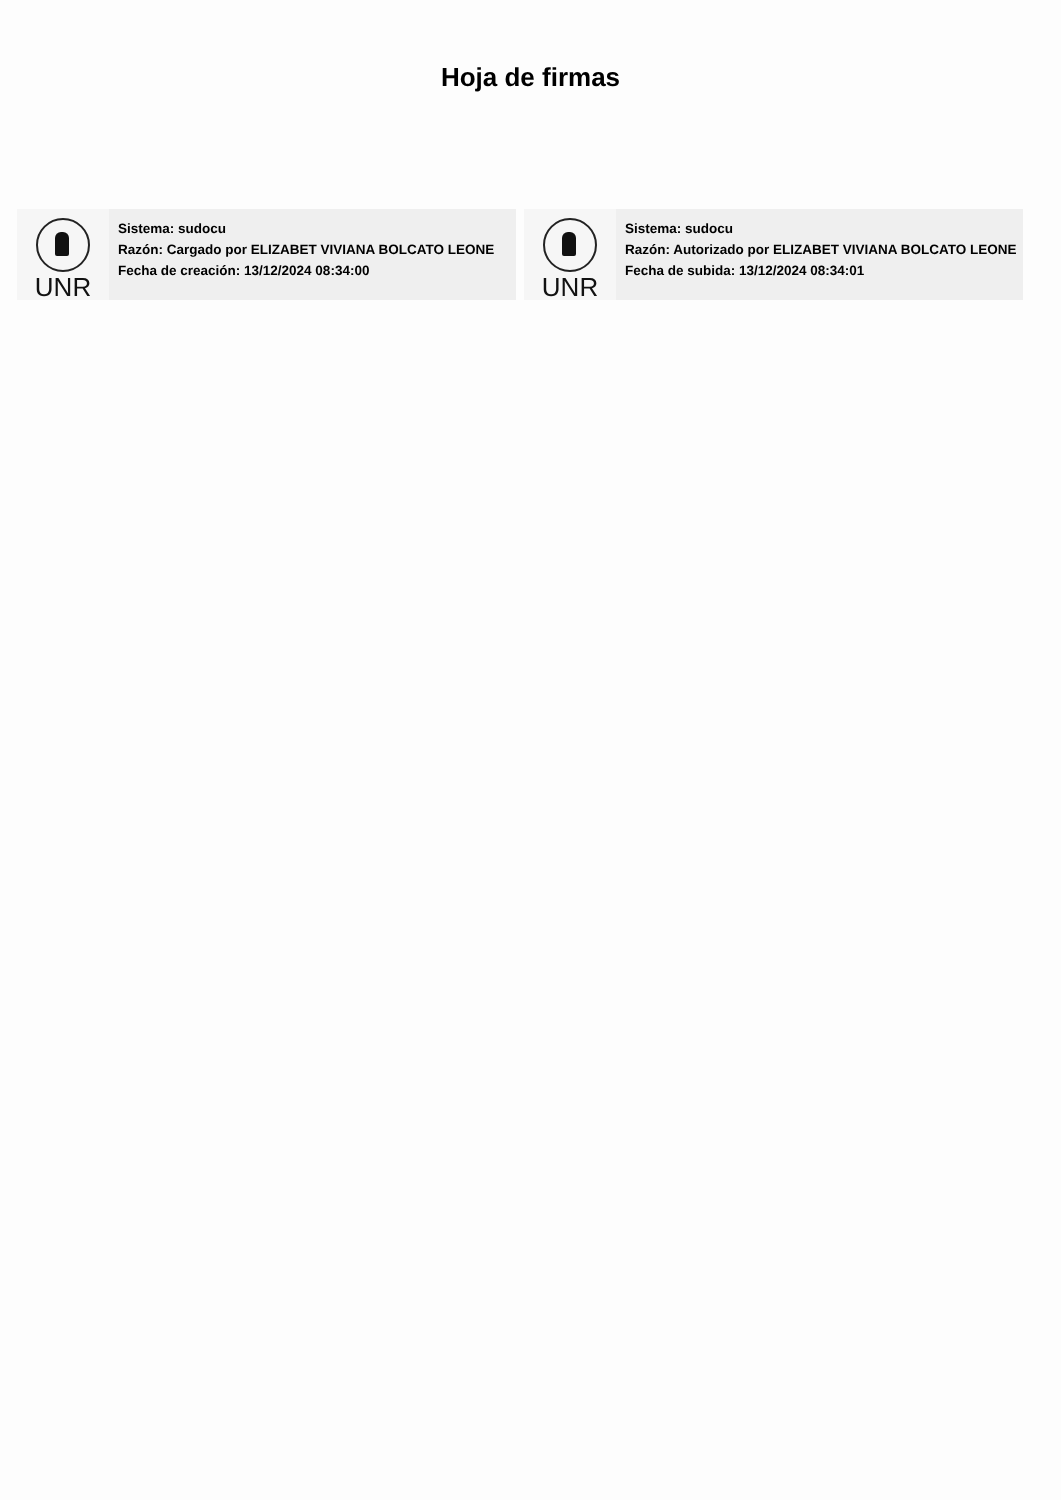Hoja de firmas
UNR
Sistema: sudocu
Razón: Cargado por ELIZABET VIVIANA BOLCATO LEONE
Fecha de creación: 13/12/2024 08:34:00
UNR
Sistema: sudocu
Razón: Autorizado por ELIZABET VIVIANA BOLCATO LEONE
Fecha de subida: 13/12/2024 08:34:01